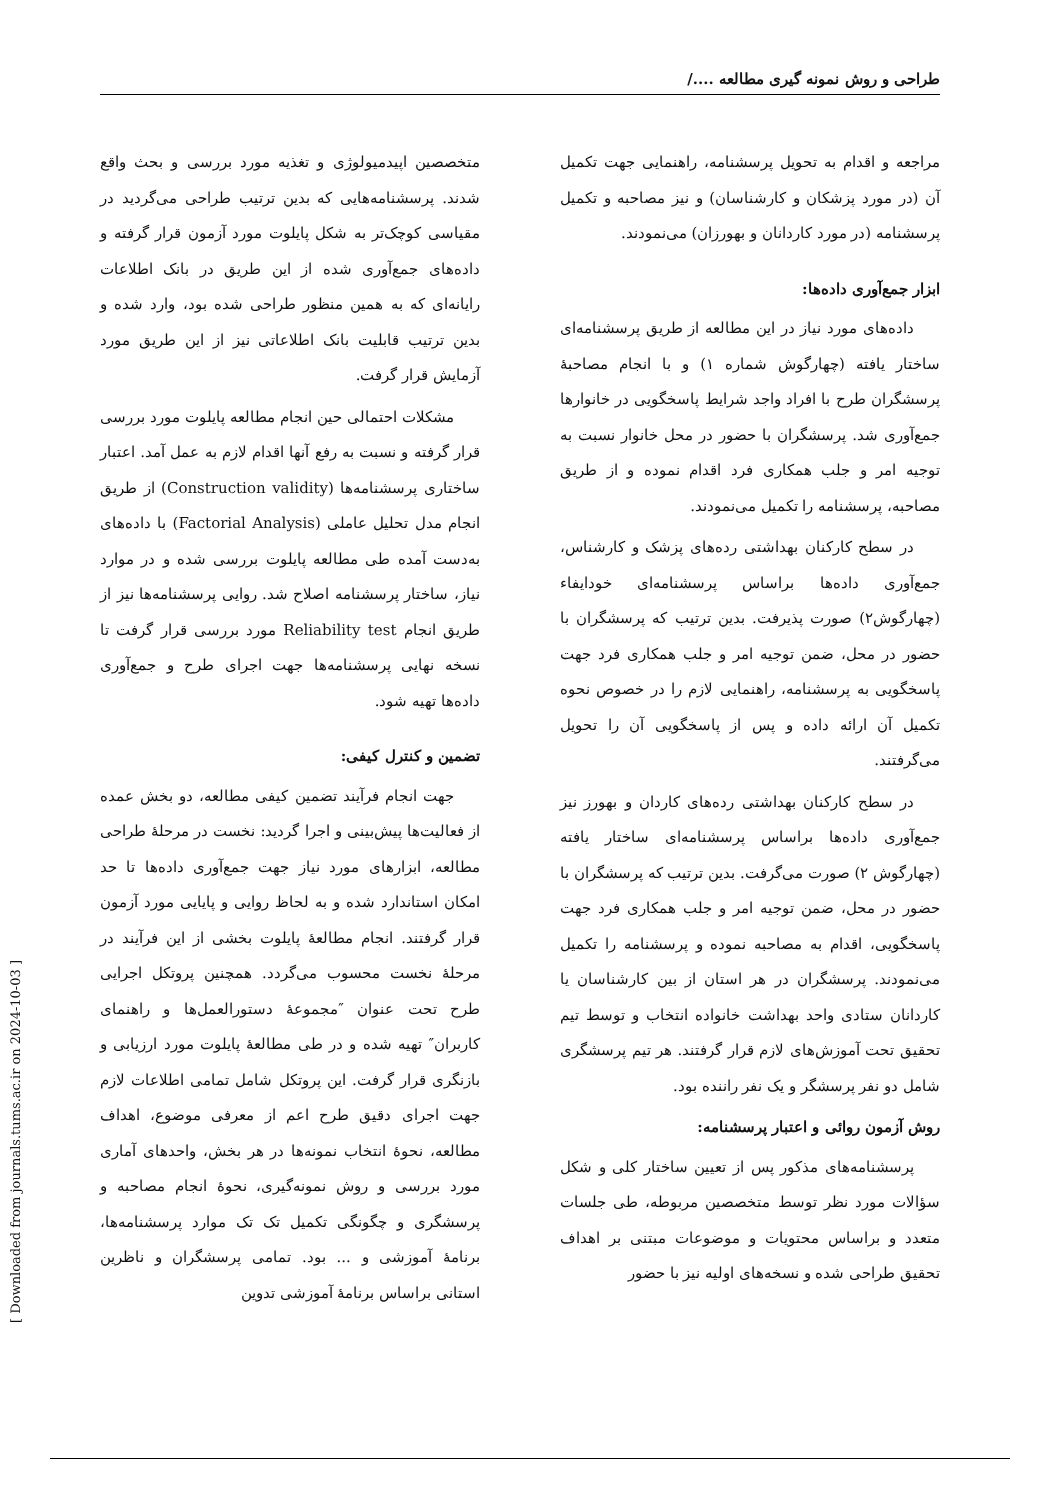طراحی و روش نمونه گیری مطالعه ..../
مراجعه و اقدام به تحویل پرسشنامه، راهنمایی جهت تکمیل آن (در مورد پزشکان و کارشناسان) و نیز مصاحبه و تکمیل پرسشنامه (در مورد کاردانان و بهورزان) می‌نمودند.
ابزار جمع‌آوری داده‌ها:
داده‌های مورد نیاز در این مطالعه از طریق پرسشنامه‌ای ساختار یافته (چهارگوش شماره ۱) و با انجام مصاحبهٔ پرسشگران طرح با افراد واجد شرایط پاسخگویی در خانوارها جمع‌آوری شد. پرسشگران با حضور در محل خانوار نسبت به توجیه امر و جلب همکاری فرد اقدام نموده و از طریق مصاحبه، پرسشنامه را تکمیل می‌نمودند.
در سطح کارکنان بهداشتی رده‌های پزشک و کارشناس، جمع‌آوری داده‌ها براساس پرسشنامه‌ای خودایفاء (چهارگوش۲) صورت پذیرفت. بدین ترتیب که پرسشگران با حضور در محل، ضمن توجیه امر و جلب همکاری فرد جهت پاسخگویی به پرسشنامه، راهنمایی لازم را در خصوص نحوه تکمیل آن ارائه داده و پس از پاسخگویی آن را تحویل می‌گرفتند.
در سطح کارکنان بهداشتی رده‌های کاردان و بهورز نیز جمع‌آوری داده‌ها براساس پرسشنامه‌ای ساختار یافته (چهارگوش ۲) صورت می‌گرفت. بدین ترتیب که پرسشگران با حضور در محل، ضمن توجیه امر و جلب همکاری فرد جهت پاسخگویی، اقدام به مصاحبه نموده و پرسشنامه را تکمیل می‌نمودند. پرسشگران در هر استان از بین کارشناسان یا کاردانان ستادی واحد بهداشت خانواده انتخاب و توسط تیم تحقیق تحت آموزش‌های لازم قرار گرفتند. هر تیم پرسشگری شامل دو نفر پرسشگر و یک نفر راننده بود.
روش آزمون روائی و اعتبار پرسشنامه:
پرسشنامه‌های مذکور پس از تعیین ساختار کلی و شکل سؤالات مورد نظر توسط متخصصین مربوطه، طی جلسات متعدد و براساس محتویات و موضوعات مبتنی بر اهداف تحقیق طراحی شده و نسخه‌های اولیه نیز با حضور
متخصصین اپیدمیولوژی و تغذیه مورد بررسی و بحث واقع شدند. پرسشنامه‌هایی که بدین ترتیب طراحی می‌گردید در مقیاسی کوچک‌تر به شکل پایلوت مورد آزمون قرار گرفته و داده‌های جمع‌آوری شده از این طریق در بانک اطلاعات رایانه‌ای که به همین منظور طراحی شده بود، وارد شده و بدین ترتیب قابلیت بانک اطلاعاتی نیز از این طریق مورد آزمایش قرار گرفت.
مشکلات احتمالی حین انجام مطالعه پایلوت مورد بررسی قرار گرفته و نسبت به رفع آنها اقدام لازم به عمل آمد. اعتبار ساختاری پرسشنامه‌ها (Construction validity) از طریق انجام مدل تحلیل عاملی (Factorial Analysis) با داده‌های به‌دست آمده طی مطالعه پایلوت بررسی شده و در موارد نیاز، ساختار پرسشنامه اصلاح شد. روایی پرسشنامه‌ها نیز از طریق انجام Reliability test مورد بررسی قرار گرفت تا نسخه نهایی پرسشنامه‌ها جهت اجرای طرح و جمع‌آوری داده‌ها تهیه شود.
تضمین و کنترل کیفی:
جهت انجام فرآیند تضمین کیفی مطالعه، دو بخش عمده از فعالیت‌ها پیش‌بینی و اجرا گردید: نخست در مرحلهٔ طراحی مطالعه، ابزارهای مورد نیاز جهت جمع‌آوری داده‌ها تا حد امکان استاندارد شده و به لحاظ روایی و پایایی مورد آزمون قرار گرفتند. انجام مطالعهٔ پایلوت بخشی از این فرآیند در مرحلهٔ نخست محسوب می‌گردد. همچنین پروتکل اجرایی طرح تحت عنوان ″مجموعهٔ دستورالعمل‌ها و راهنمای کاربران″ تهیه شده و در طی مطالعهٔ پایلوت مورد ارزیابی و بازنگری قرار گرفت. این پروتکل شامل تمامی اطلاعات لازم جهت اجرای دقیق طرح اعم از معرفی موضوع، اهداف مطالعه، نحوهٔ انتخاب نمونه‌ها در هر بخش، واحدهای آماری مورد بررسی و روش نمونه‌گیری، نحوهٔ انجام مصاحبه و پرسشگری و چگونگی تکمیل تک تک موارد پرسشنامه‌ها، برنامهٔ آموزشی و ... بود. تمامی پرسشگران و ناظرین استانی براساس برنامهٔ آموزشی تدوین
[ Downloaded from journals.tums.ac.ir on 2024-10-03 ]